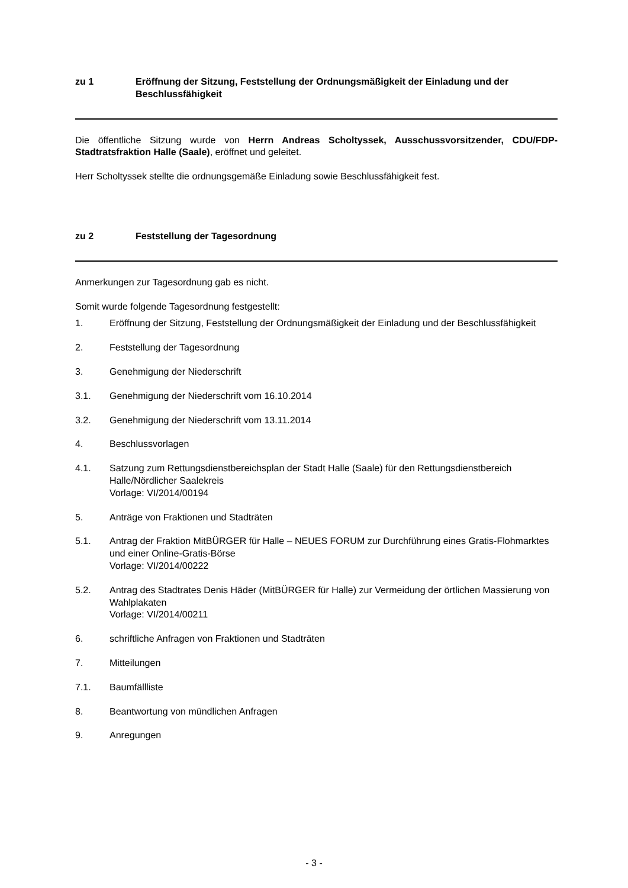zu 1 Eröffnung der Sitzung, Feststellung der Ordnungsmäßigkeit der Einladung und der Beschlussfähigkeit
Die öffentliche Sitzung wurde von Herrn Andreas Scholtyssek, Ausschussvorsitzender, CDU/FDP-Stadtratsfraktion Halle (Saale), eröffnet und geleitet.
Herr Scholtyssek stellte die ordnungsgemäße Einladung sowie Beschlussfähigkeit fest.
zu 2 Feststellung der Tagesordnung
Anmerkungen zur Tagesordnung gab es nicht.
Somit wurde folgende Tagesordnung festgestellt:
1. Eröffnung der Sitzung, Feststellung der Ordnungsmäßigkeit der Einladung und der Beschlussfähigkeit
2. Feststellung der Tagesordnung
3. Genehmigung der Niederschrift
3.1. Genehmigung der Niederschrift vom 16.10.2014
3.2. Genehmigung der Niederschrift vom 13.11.2014
4. Beschlussvorlagen
4.1. Satzung zum Rettungsdienstbereichsplan der Stadt Halle (Saale) für den Rettungsdienstbereich Halle/Nördlicher Saalekreis
Vorlage: VI/2014/00194
5. Anträge von Fraktionen und Stadträten
5.1. Antrag der Fraktion MitBÜRGER für Halle – NEUES FORUM zur Durchführung eines Gratis-Flohmarktes und einer Online-Gratis-Börse
Vorlage: VI/2014/00222
5.2. Antrag des Stadtrates Denis Häder (MitBÜRGER für Halle) zur Vermeidung der örtlichen Massierung von Wahlplakaten
Vorlage: VI/2014/00211
6. schriftliche Anfragen von Fraktionen und Stadträten
7. Mitteilungen
7.1. Baumfällliste
8. Beantwortung von mündlichen Anfragen
9. Anregungen
- 3 -